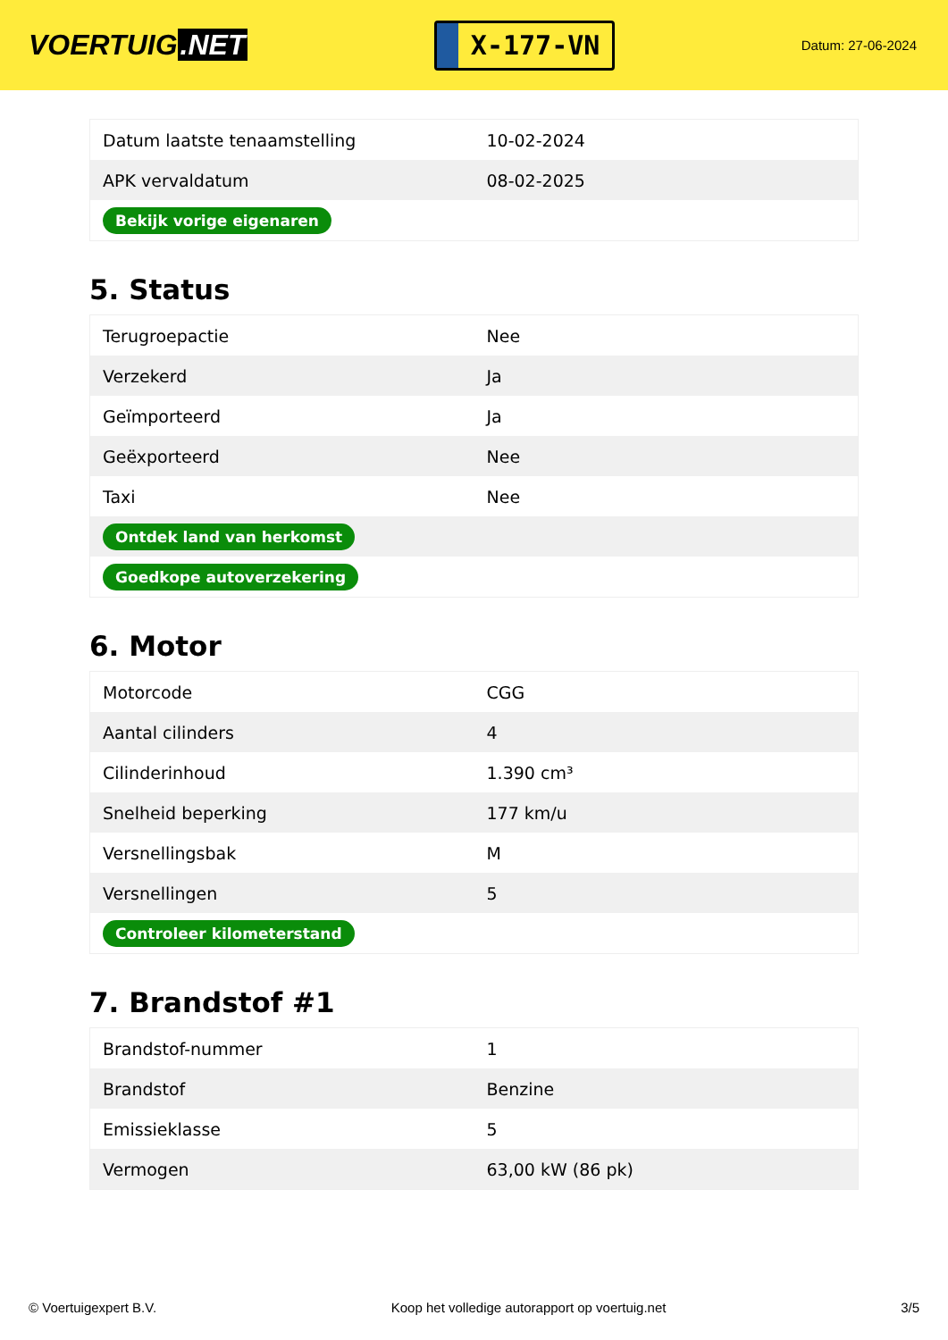VOERTUIG.NET
X-177-VN
Datum: 27-06-2024
| Datum laatste tenaamstelling | 10-02-2024 |
| APK vervaldatum | 08-02-2025 |
| Bekijk vorige eigenaren | |
5. Status
| Terugroepactie | Nee |
| Verzekerd | Ja |
| Geïmporteerd | Ja |
| Geëxporteerd | Nee |
| Taxi | Nee |
| Ontdek land van herkomst | |
| Goedkope autoverzekering | |
6. Motor
| Motorcode | CGG |
| Aantal cilinders | 4 |
| Cilinderinhoud | 1.390 cm³ |
| Snelheid beperking | 177 km/u |
| Versnellingsbak | M |
| Versnellingen | 5 |
| Controleer kilometerstand | |
7. Brandstof #1
| Brandstof-nummer | 1 |
| Brandstof | Benzine |
| Emissieklasse | 5 |
| Vermogen | 63,00 kW (86 pk) |
© Voertuigexpert B.V. Koop het volledige autorapport op voertuig.net 3/5